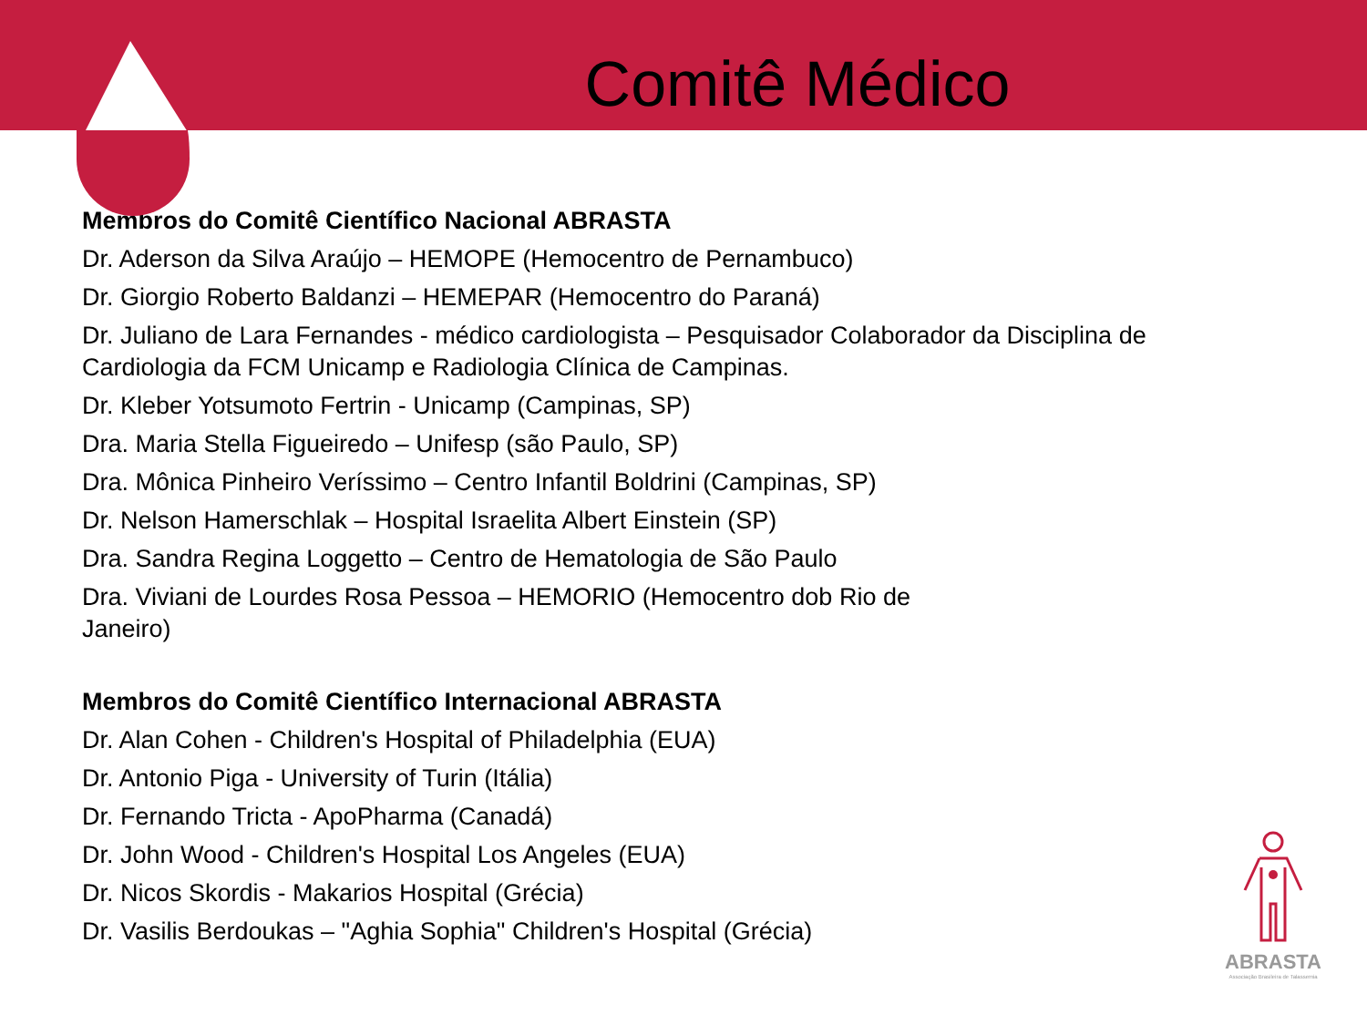Comitê Médico
Membros do Comitê Científico Nacional ABRASTA
Dr. Aderson da Silva Araújo – HEMOPE (Hemocentro de Pernambuco)
Dr. Giorgio Roberto Baldanzi – HEMEPAR (Hemocentro do Paraná)
Dr. Juliano de Lara Fernandes - médico cardiologista – Pesquisador Colaborador da Disciplina de Cardiologia da FCM Unicamp e Radiologia Clínica de Campinas.
Dr. Kleber Yotsumoto Fertrin - Unicamp (Campinas, SP)
Dra. Maria Stella Figueiredo – Unifesp (são Paulo, SP)
Dra. Mônica Pinheiro Veríssimo – Centro Infantil Boldrini (Campinas, SP)
Dr. Nelson Hamerschlak – Hospital Israelita Albert Einstein (SP)
Dra. Sandra Regina Loggetto – Centro de Hematologia de São Paulo
Dra. Viviani de Lourdes Rosa Pessoa – HEMORIO (Hemocentro dob Rio de Janeiro)
Membros do Comitê Científico Internacional ABRASTA
Dr. Alan Cohen - Children's Hospital of Philadelphia (EUA)
Dr. Antonio Piga - University of Turin (Itália)
Dr. Fernando Tricta - ApoPharma (Canadá)
Dr. John Wood - Children's Hospital Los Angeles (EUA)
Dr. Nicos Skordis - Makarios Hospital (Grécia)
Dr. Vasilis Berdoukas – "Aghia Sophia" Children's Hospital (Grécia)
ABRASTA
Associação Brasileira de Talassemia